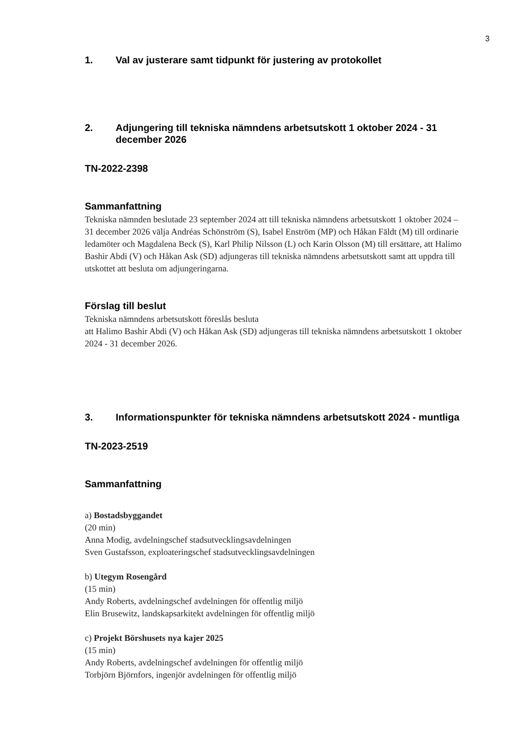3
1. Val av justerare samt tidpunkt för justering av protokollet
2. Adjungering till tekniska nämndens arbetsutskott 1 oktober 2024 - 31 december 2026
TN-2022-2398
Sammanfattning
Tekniska nämnden beslutade 23 september 2024 att till tekniska nämndens arbetsutskott 1 oktober 2024 – 31 december 2026 välja Andréas Schönström (S), Isabel Enström (MP) och Håkan Fäldt (M) till ordinarie ledamöter och Magdalena Beck (S), Karl Philip Nilsson (L) och Karin Olsson (M) till ersättare, att Halimo Bashir Abdi (V) och Håkan Ask (SD) adjungeras till tekniska nämndens arbetsutskott samt att uppdra till utskottet att besluta om adjungeringarna.
Förslag till beslut
Tekniska nämndens arbetsutskott föreslås besluta
att Halimo Bashir Abdi (V) och Håkan Ask (SD) adjungeras till tekniska nämndens arbetsutskott 1 oktober 2024 - 31 december 2026.
3. Informationspunkter för tekniska nämndens arbetsutskott 2024 - muntliga
TN-2023-2519
Sammanfattning
a) Bostadsbyggandet
(20 min)
Anna Modig, avdelningschef stadsutvecklingsavdelningen
Sven Gustafsson, exploateringschef stadsutvecklingsavdelningen
b) Utegym Rosengård
(15 min)
Andy Roberts, avdelningschef avdelningen för offentlig miljö
Elin Brusewitz, landskapsarkitekt avdelningen för offentlig miljö
c) Projekt Börshusets nya kajer 2025
(15 min)
Andy Roberts, avdelningschef avdelningen för offentlig miljö
Torbjörn Björnfors, ingenjör avdelningen för offentlig miljö